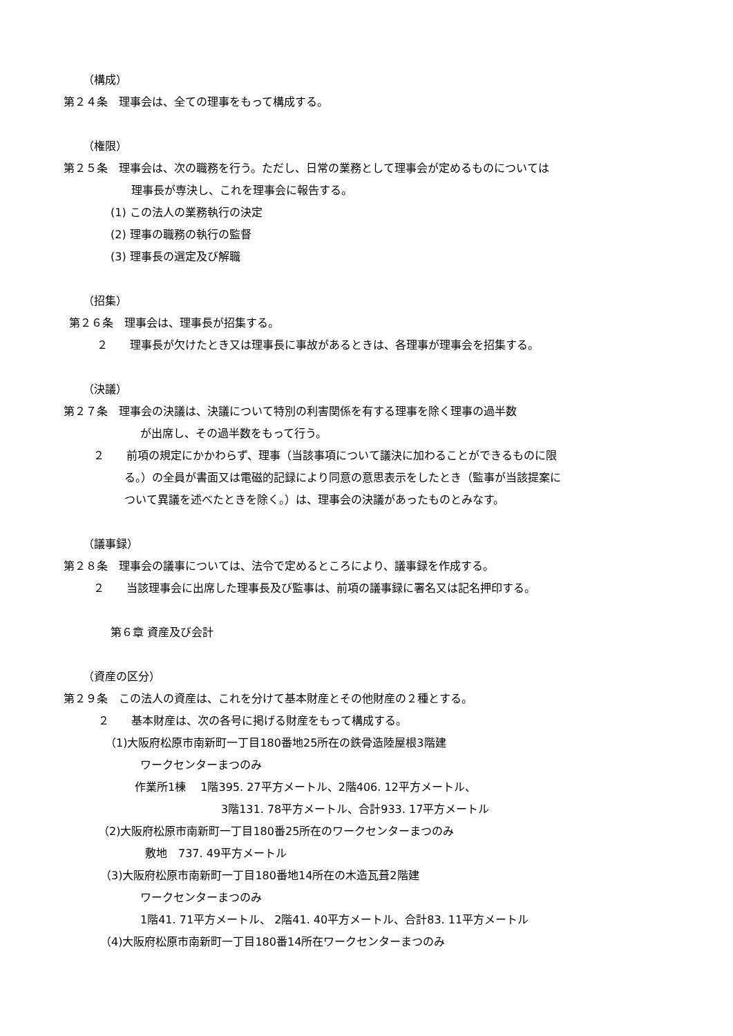（構成）
第２４条　理事会は、全ての理事をもって構成する。
（権限）
第２５条　理事会は、次の職務を行う。ただし、日常の業務として理事会が定めるものについては
理事長が専決し、これを理事会に報告する。
(1) この法人の業務執行の決定
(2) 理事の職務の執行の監督
(3) 理事長の選定及び解職
（招集）
第２６条　理事会は、理事長が招集する。
２　　理事長が欠けたとき又は理事長に事故があるときは、各理事が理事会を招集する。
（決議）
第２７条　理事会の決議は、決議について特別の利害関係を有する理事を除く理事の過半数
が出席し、その過半数をもって行う。
２　　前項の規定にかかわらず、理事（当該事項について議決に加わることができるものに限
る。）の全員が書面又は電磁的記録により同意の意思表示をしたとき（監事が当該提案に
ついて異議を述べたときを除く。）は、理事会の決議があったものとみなす。
（議事録）
第２８条　理事会の議事については、法令で定めるところにより、議事録を作成する。
２　　当該理事会に出席した理事長及び監事は、前項の議事録に署名又は記名押印する。
第６章 資産及び会計
（資産の区分）
第２９条　この法人の資産は、これを分けて基本財産とその他財産の２種とする。
２　　基本財産は、次の各号に掲げる財産をもって構成する。
（1)大阪府松原市南新町一丁目180番地25所在の鉄骨造陸屋根3階建
ワークセンターまつのみ
作業所1棟　 1階395. 27平方メートル、2階406. 12平方メートル、
3階131. 78平方メートル、合計933. 17平方メートル
（2)大阪府松原市南新町一丁目180番25所在のワークセンターまつのみ
敷地　737. 49平方メートル
（3)大阪府松原市南新町一丁目180番地14所在の木造瓦葺2階建
ワークセンターまつのみ
1階41. 71平方メートル、 2階41. 40平方メートル、合計83. 11平方メートル
（4)大阪府松原市南新町一丁目180番14所在ワークセンターまつのみ